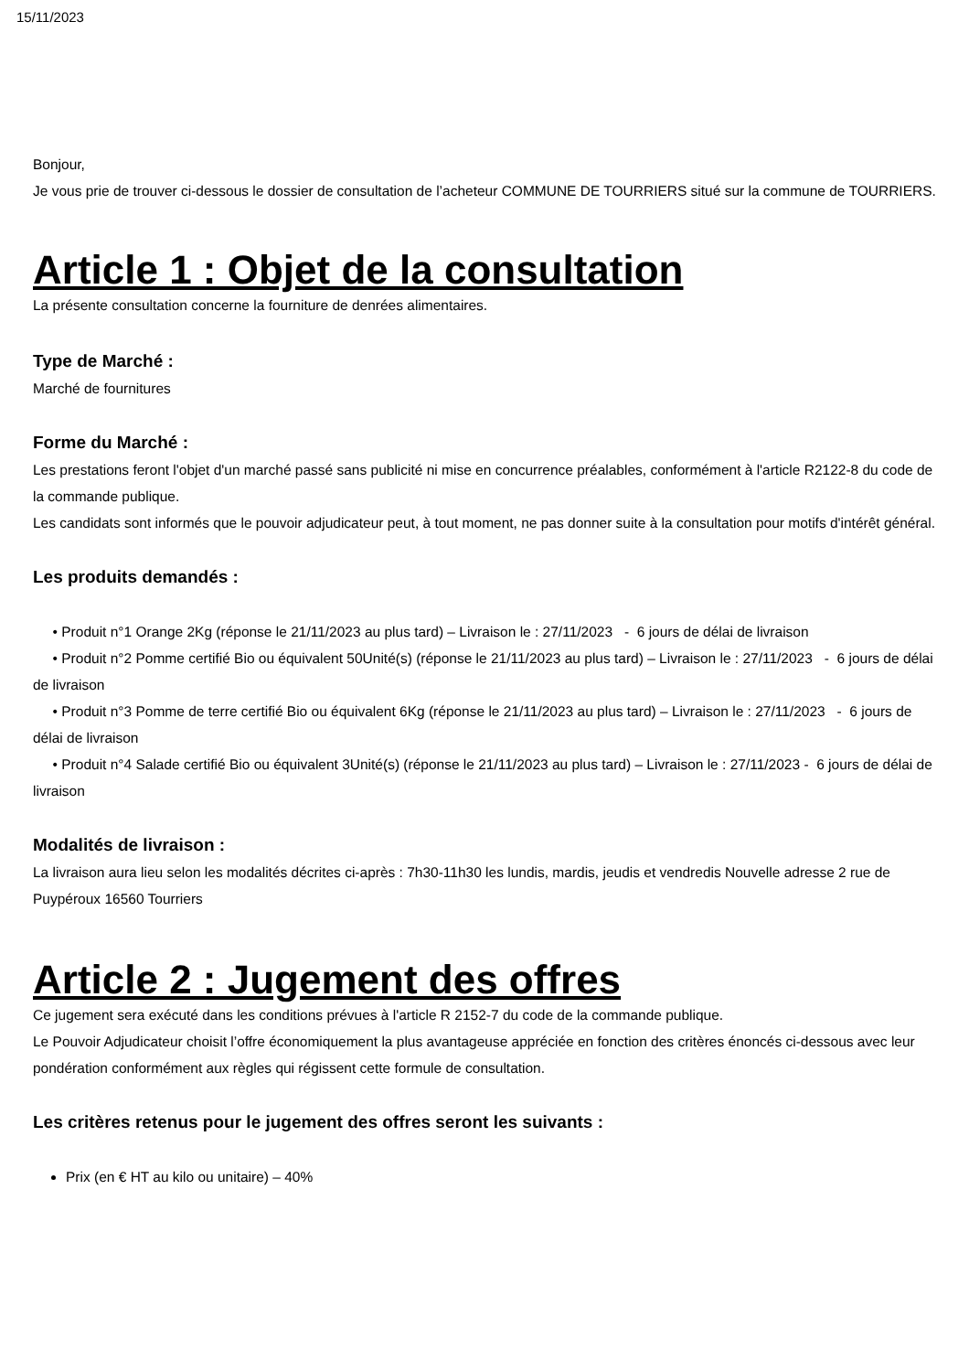15/11/2023
Bonjour,
Je vous prie de trouver ci-dessous le dossier de consultation de l’acheteur COMMUNE DE TOURRIERS situé sur la commune de TOURRIERS.
Article 1 : Objet de la consultation
La présente consultation concerne la fourniture de denrées alimentaires.
Type de Marché :
Marché de fournitures
Forme du Marché :
Les prestations feront l'objet d'un marché passé sans publicité ni mise en concurrence préalables, conformément à l'article R2122-8 du code de la commande publique.
Les candidats sont informés que le pouvoir adjudicateur peut, à tout moment, ne pas donner suite à la consultation pour motifs d'intérêt général.
Les produits demandés :
• Produit n°1 Orange 2Kg (réponse le 21/11/2023 au plus tard) – Livraison le : 27/11/2023 - 6 jours de délai de livraison
• Produit n°2 Pomme certifié Bio ou équivalent 50Unité(s) (réponse le 21/11/2023 au plus tard) – Livraison le : 27/11/2023 - 6 jours de délai de livraison
• Produit n°3 Pomme de terre certifié Bio ou équivalent 6Kg (réponse le 21/11/2023 au plus tard) – Livraison le : 27/11/2023 - 6 jours de délai de livraison
• Produit n°4 Salade certifié Bio ou équivalent 3Unité(s) (réponse le 21/11/2023 au plus tard) – Livraison le : 27/11/2023 - 6 jours de délai de livraison
Modalités de livraison :
La livraison aura lieu selon les modalités décrites ci-après : 7h30-11h30 les lundis, mardis, jeudis et vendredis Nouvelle adresse 2 rue de Puypéroux 16560 Tourriers
Article 2 : Jugement des offres
Ce jugement sera exécuté dans les conditions prévues à l'article R 2152-7 du code de la commande publique.
Le Pouvoir Adjudicateur choisit l’offre économiquement la plus avantageuse appréciée en fonction des critères énoncés ci-dessous avec leur pondération conformément aux règles qui régissent cette formule de consultation.
Les critères retenus pour le jugement des offres seront les suivants :
Prix (en € HT au kilo ou unitaire) – 40%